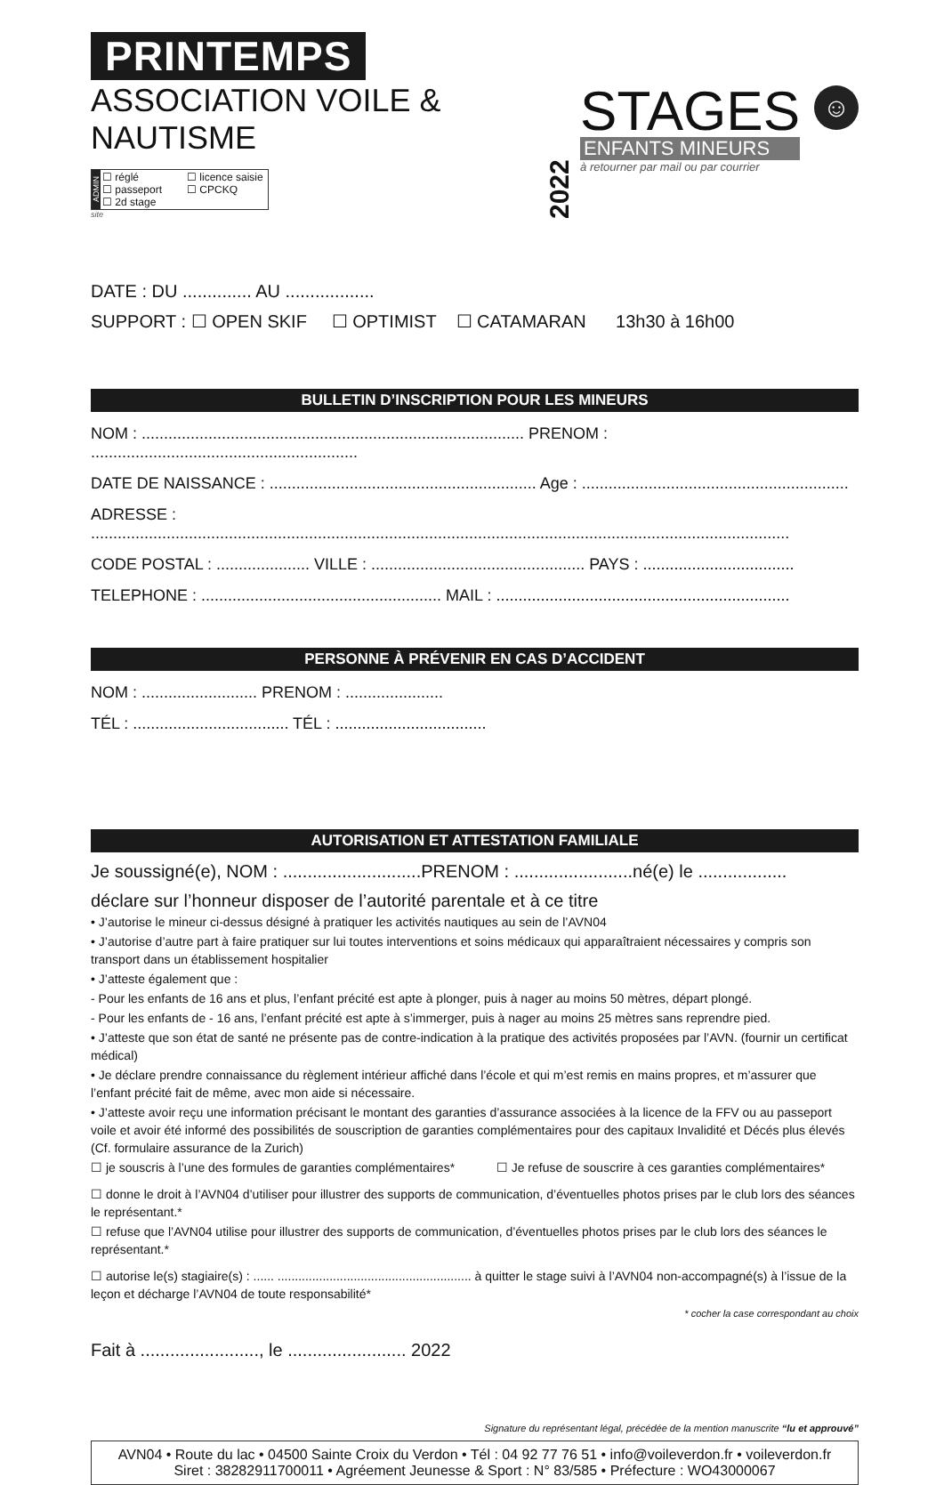PRINTEMPS
ASSOCIATION VOILE & NAUTISME
ADMIN
☐ réglé ☐ licence saisie ☐ passeport ☐ CPCKQ ☐ 2d stage
site
2022
STAGES
ENFANTS MINEURS
à retourner par mail ou par courrier
☺
DATE : DU .............. AU ..................
SUPPORT : ☐ OPEN SKIF ☐ OPTIMIST ☐ CATAMARAN 13h30 à 16h00
BULLETIN D’INSCRIPTION POUR LES MINEURS
NOM : ...................................................................................... PRENOM : ............................................................
DATE DE NAISSANCE : ............................................................ Age : ............................................................
ADRESSE : .............................................................................................................................................................
CODE POSTAL : ..................... VILLE : ................................................ PAYS : ..................................
TELEPHONE : ...................................................... MAIL : ..................................................................
PERSONNE À PRÉVENIR EN CAS D’ACCIDENT
NOM : .......................... PRENOM : ......................
TÉL : ................................... TÉL : ..................................
AUTORISATION ET ATTESTATION FAMILIALE
Je soussigné(e), NOM : ............................PRENOM : ........................né(e) le ..................
déclare sur l’honneur disposer de l’autorité parentale et à ce titre
• J’autorise le mineur ci-dessus désigné à pratiquer les activités nautiques au sein de l’AVN04
• J’autorise d’autre part à faire pratiquer sur lui toutes interventions et soins médicaux qui apparaîtraient nécessaires y compris son transport dans un établissement hospitalier
• J’atteste également que :
- Pour les enfants de 16 ans et plus, l’enfant précité est apte à plonger, puis à nager au moins 50 mètres, départ plongé.
- Pour les enfants de - 16 ans, l’enfant précité est apte à s’immerger, puis à nager au moins 25 mètres sans reprendre pied.
• J’atteste que son état de santé ne présente pas de contre-indication à la pratique des activités proposées par l’AVN. (fournir un certificat médical)
• Je déclare prendre connaissance du règlement intérieur affiché dans l’école et qui m’est remis en mains propres, et m’assurer que l’enfant précité fait de même, avec mon aide si nécessaire.
• J’atteste avoir reçu une information précisant le montant des garanties d’assurance associées à la licence de la FFV ou au passeport voile et avoir été informé des possibilités de souscription de garanties complémentaires pour des capitaux Invalidité et Décés plus élevés (Cf. formulaire assurance de la Zurich)
☐ je souscris à l’une des formules de garanties complémentaires* ☐ Je refuse de souscrire à ces garanties complémentaires*
☐ donne le droit à l’AVN04 d’utiliser pour illustrer des supports de communication, d’éventuelles photos prises par le club lors des séances le représentant.*
☐ refuse que l’AVN04 utilise pour illustrer des supports de communication, d’éventuelles photos prises par le club lors des séances le représentant.*
☐ autorise le(s) stagiaire(s) : ...... ........................................................ à quitter le stage suivi à l’AVN04 non-accompagné(s) à l’issue de la leçon et décharge l’AVN04 de toute responsabilité*
* cocher la case correspondant au choix
Fait à ........................, le ........................ 2022
Signature du représentant légal, précédée de la mention manuscrite “lu et approuvé”
AVN04 • Route du lac • 04500 Sainte Croix du Verdon • Tél : 04 92 77 76 51 • info@voileverdon.fr • voileverdon.fr
Siret : 38282911700011 • Agréement Jeunesse & Sport : N° 83/585 • Préfecture : WO43000067